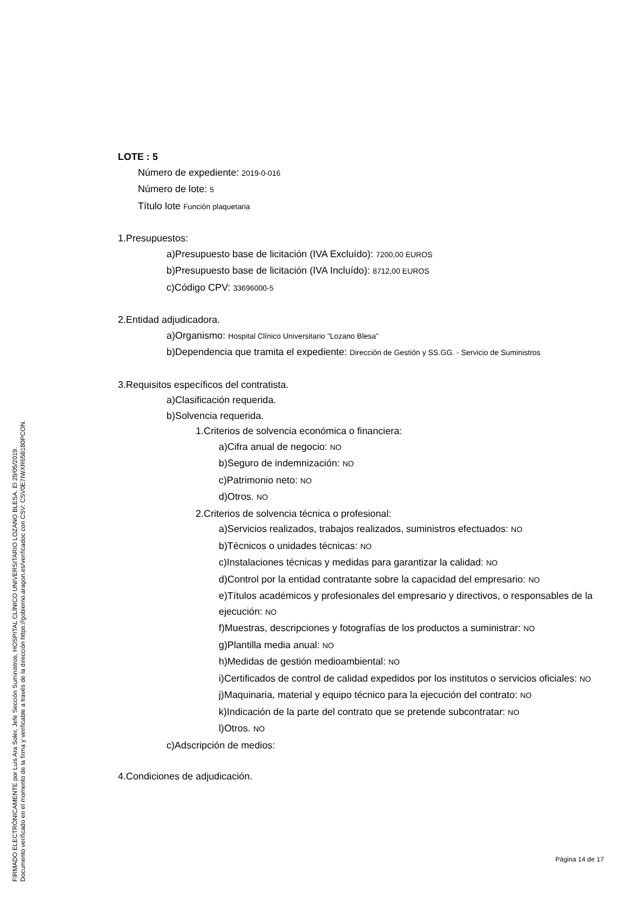FIRMADO ELECTRÓNICAMENTE por Luis Ara Soler, Jefe Sección Suministros, HOSPITAL CLÍNICO UNIVERSITARIO LOZANO BLESA. El 29/05/2019.
Documento verificado en el momento de la firma y verificable a través de la dirección https://gobierno.aragon.es/verificadoc con CSV: CSV0E7IWXR658180PCON.
LOTE : 5
Número de expediente: 2019-0-016
Número de lote: 5
Título lote Función plaquetaria
1.Presupuestos:
a)Presupuesto base de licitación (IVA Excluído): 7200,00 EUROS
b)Presupuesto base de licitación (IVA Incluído): 8712,00 EUROS
c)Código CPV: 33696000-5
2.Entidad adjudicadora.
a)Organismo: Hospital Clínico Universitario "Lozano Blesa"
b)Dependencia que tramita el expediente: Dirección de Gestión y SS.GG. - Servicio de Suministros
3.Requisitos específicos del contratista.
a)Clasificación requerida.
b)Solvencia requerida.
1.Criterios de solvencia económica o financiera:
a)Cifra anual de negocio: NO
b)Seguro de indemnización: NO
c)Patrimonio neto: NO
d)Otros. NO
2.Criterios de solvencia técnica o profesional:
a)Servicios realizados, trabajos realizados, suministros efectuados: NO
b)Técnicos o unidades técnicas: NO
c)Instalaciones técnicas y medidas para garantizar la calidad: NO
d)Control por la entidad contratante sobre la capacidad del empresario: NO
e)Títulos académicos y profesionales del empresario y directivos, o responsables de la ejecución: NO
f)Muestras, descripciones y fotografías de los productos a suministrar: NO
g)Plantilla media anual: NO
h)Medidas de gestión medioambiental: NO
i)Certificados de control de calidad expedidos por los institutos o servicios oficiales: NO
j)Maquinaria, material y equipo técnico para la ejecución del contrato: NO
k)Indicación de la parte del contrato que se pretende subcontratar: NO
l)Otros. NO
c)Adscripción de medios:
4.Condiciones de adjudicación.
Página 14 de 17